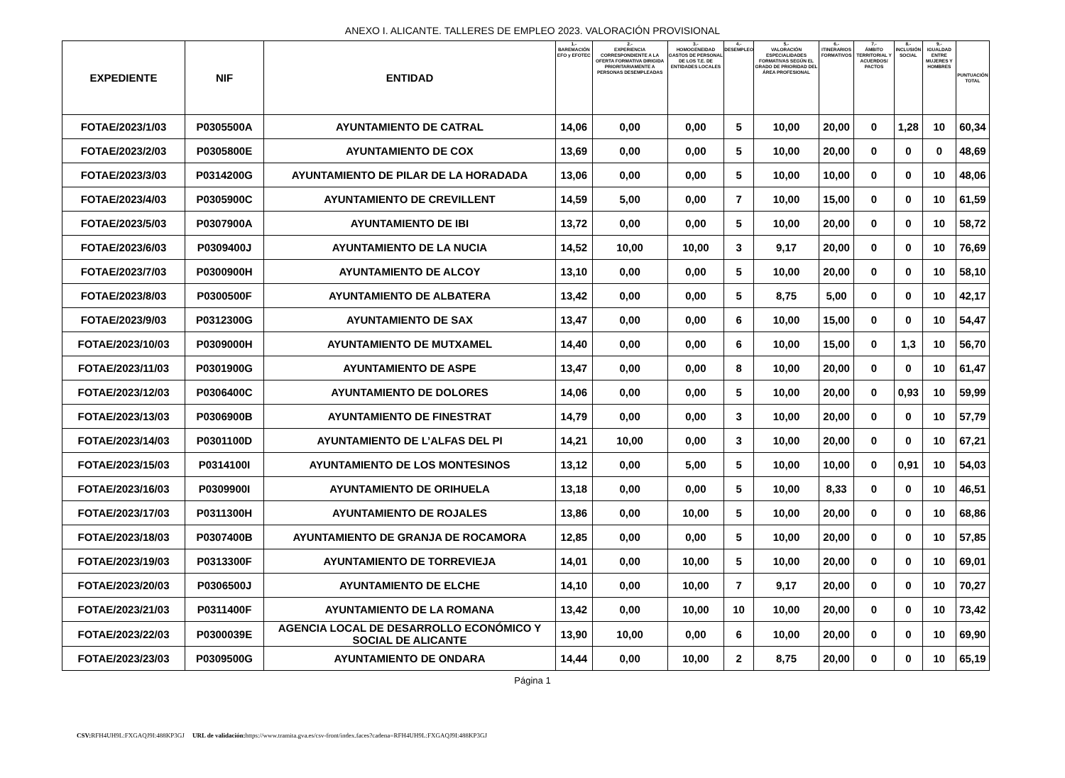ANEXO I. ALICANTE. TALLERES DE EMPLEO 2023. VALORACIÓN PROVISIONAL
| EXPEDIENTE | NIF | ENTIDAD | 1.- BAREMACIÓN EFO y EFOTEC | 2.- EXPERIENCIA CORRESPONDIENTE A LA OFERTA FORMATIVA DIRIGIDA PRIORITARIAMENTE A PERSONAS DESEMPLEADAS | 3.- HOMOGENEIDAD GASTOS DE PERSONAL DE LOS T.E. DE ENTIDADES LOCALES | 4.- DESEMPLEO | 5.- VALORACIÓN ESPECIALIDADES FORMATIVAS SEGÚN EL GRADO DE PRIORIDAD DEL ÁREA PROFESIONAL | 6.- ITINERARIOS FORMATIVOS | 7.- ÁMBITO TERRITORIAL Y ACUERDOS/ PACTOS | 8.- INCLUSIÓN SOCIAL | 9.- IGUALDAD ENTRE MUJERES Y HOMBRES | PUNTUACIÓN TOTAL |
| --- | --- | --- | --- | --- | --- | --- | --- | --- | --- | --- | --- | --- |
| FOTAE/2023/1/03 | P0305500A | AYUNTAMIENTO DE CATRAL | 14,06 | 0,00 | 0,00 | 5 | 10,00 | 20,00 | 0 | 1,28 | 10 | 60,34 |
| FOTAE/2023/2/03 | P0305800E | AYUNTAMIENTO DE COX | 13,69 | 0,00 | 0,00 | 5 | 10,00 | 20,00 | 0 | 0 | 0 | 48,69 |
| FOTAE/2023/3/03 | P0314200G | AYUNTAMIENTO DE PILAR DE LA HORADADA | 13,06 | 0,00 | 0,00 | 5 | 10,00 | 10,00 | 0 | 0 | 10 | 48,06 |
| FOTAE/2023/4/03 | P0305900C | AYUNTAMIENTO DE CREVILLENT | 14,59 | 5,00 | 0,00 | 7 | 10,00 | 15,00 | 0 | 0 | 10 | 61,59 |
| FOTAE/2023/5/03 | P0307900A | AYUNTAMIENTO DE IBI | 13,72 | 0,00 | 0,00 | 5 | 10,00 | 20,00 | 0 | 0 | 10 | 58,72 |
| FOTAE/2023/6/03 | P0309400J | AYUNTAMIENTO DE LA NUCIA | 14,52 | 10,00 | 10,00 | 3 | 9,17 | 20,00 | 0 | 0 | 10 | 76,69 |
| FOTAE/2023/7/03 | P0300900H | AYUNTAMIENTO DE ALCOY | 13,10 | 0,00 | 0,00 | 5 | 10,00 | 20,00 | 0 | 0 | 10 | 58,10 |
| FOTAE/2023/8/03 | P0300500F | AYUNTAMIENTO DE ALBATERA | 13,42 | 0,00 | 0,00 | 5 | 8,75 | 5,00 | 0 | 0 | 10 | 42,17 |
| FOTAE/2023/9/03 | P0312300G | AYUNTAMIENTO DE SAX | 13,47 | 0,00 | 0,00 | 6 | 10,00 | 15,00 | 0 | 0 | 10 | 54,47 |
| FOTAE/2023/10/03 | P0309000H | AYUNTAMIENTO DE MUTXAMEL | 14,40 | 0,00 | 0,00 | 6 | 10,00 | 15,00 | 0 | 1,3 | 10 | 56,70 |
| FOTAE/2023/11/03 | P0301900G | AYUNTAMIENTO DE ASPE | 13,47 | 0,00 | 0,00 | 8 | 10,00 | 20,00 | 0 | 0 | 10 | 61,47 |
| FOTAE/2023/12/03 | P0306400C | AYUNTAMIENTO DE DOLORES | 14,06 | 0,00 | 0,00 | 5 | 10,00 | 20,00 | 0 | 0,93 | 10 | 59,99 |
| FOTAE/2023/13/03 | P0306900B | AYUNTAMIENTO DE FINESTRAT | 14,79 | 0,00 | 0,00 | 3 | 10,00 | 20,00 | 0 | 0 | 10 | 57,79 |
| FOTAE/2023/14/03 | P0301100D | AYUNTAMIENTO DE L’ALFAS DEL PI | 14,21 | 10,00 | 0,00 | 3 | 10,00 | 20,00 | 0 | 0 | 10 | 67,21 |
| FOTAE/2023/15/03 | P0314100I | AYUNTAMIENTO DE LOS MONTESINOS | 13,12 | 0,00 | 5,00 | 5 | 10,00 | 10,00 | 0 | 0,91 | 10 | 54,03 |
| FOTAE/2023/16/03 | P0309900I | AYUNTAMIENTO DE ORIHUELA | 13,18 | 0,00 | 0,00 | 5 | 10,00 | 8,33 | 0 | 0 | 10 | 46,51 |
| FOTAE/2023/17/03 | P0311300H | AYUNTAMIENTO DE ROJALES | 13,86 | 0,00 | 10,00 | 5 | 10,00 | 20,00 | 0 | 0 | 10 | 68,86 |
| FOTAE/2023/18/03 | P0307400B | AYUNTAMIENTO DE GRANJA DE ROCAMORA | 12,85 | 0,00 | 0,00 | 5 | 10,00 | 20,00 | 0 | 0 | 10 | 57,85 |
| FOTAE/2023/19/03 | P0313300F | AYUNTAMIENTO DE TORREVIEJA | 14,01 | 0,00 | 10,00 | 5 | 10,00 | 20,00 | 0 | 0 | 10 | 69,01 |
| FOTAE/2023/20/03 | P0306500J | AYUNTAMIENTO DE ELCHE | 14,10 | 0,00 | 10,00 | 7 | 9,17 | 20,00 | 0 | 0 | 10 | 70,27 |
| FOTAE/2023/21/03 | P0311400F | AYUNTAMIENTO DE LA ROMANA | 13,42 | 0,00 | 10,00 | 10 | 10,00 | 20,00 | 0 | 0 | 10 | 73,42 |
| FOTAE/2023/22/03 | P0300039E | AGENCIA LOCAL DE DESARROLLO ECONÓMICO Y SOCIAL DE ALICANTE | 13,90 | 10,00 | 0,00 | 6 | 10,00 | 20,00 | 0 | 0 | 10 | 69,90 |
| FOTAE/2023/23/03 | P0309500G | AYUNTAMIENTO DE ONDARA | 14,44 | 0,00 | 10,00 | 2 | 8,75 | 20,00 | 0 | 0 | 10 | 65,19 |
Página 1
CSV: RFH4UH9L:FXGAQJ9I:488KP3GJ URL de validación: https://www.tramita.gva.es/csv-front/index.faces?cadena=RFH4UH9L:FXGAQJ9I:488KP3GJ